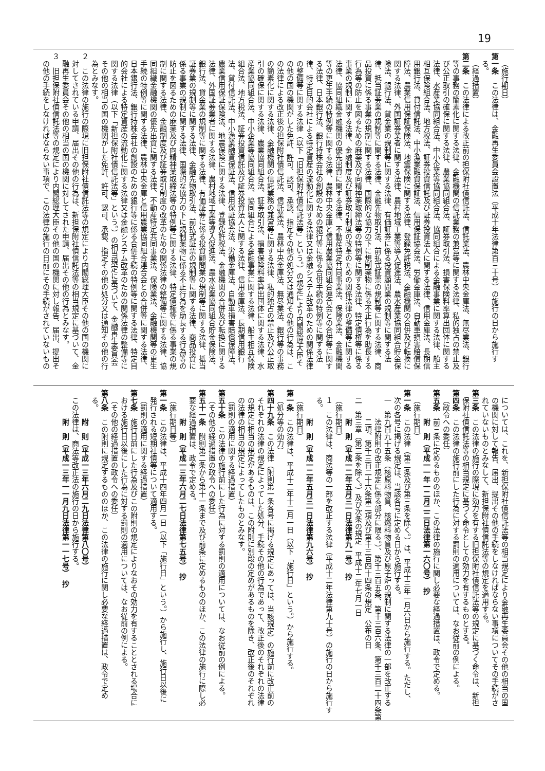19
（施行期日）
第一条　この法律は、金融再生委員会設置法（平成十年法律第百三十号）の施行の日から施行す
る。
（経過措置）
第二条　この法律による改正前の担保附社債信託法、信託業法、農林中央金庫法、無尽業法、銀行
等の事務の簡素化に関する法律、金融機関の信託業務の兼営等に関する法律、私的独占の禁止及
び公正取引の確保に関する法律、農業協同組合法、証券取引法、損害保険料率算出団体に関する
法律、水産業協同組合法、中小企業等協同組合法、協同組合による金融事業に関する法律、船主
相互保険組合法、地方税法、証券投資信託及び証券投資法人に関する法律、信用金庫法、長期信
用銀行法、貸付信託法、中小漁業融資保証法、信用保証協会法、労働金庫法、自動車損害賠償保
障法、農業信用保証保険法、地震保険に関する法律、登録免許税法、金融機関の合併及び転換に
関する法律、外国証券業者に関する法律、農村地域工業等導入促進法、農水産業協同組合貯金保
険法、銀行法、貸金業の規制等に関する法律、有価証券に係る投資顧問業の規制等に関する法
律、抵当証券業の規制等に関する法律、金融先物取引法、前払式証票の規制等に関する法律、商
品投資に係る事業の規制に関する法律、国際的な協力の下に規制薬物に係る不正行為を助長する
行為等の防止を図るための麻薬及び向精神薬取締法等の特例等に関する法律、特定債権等に係る
事業の規制に関する法律、金融制度及び証券取引制度の改革のための関係法律の整備等に関する
法律、協同組織金融機関の優先出資に関する法律、不動産特定共同事業法、保険業法、金融機関
等の更生手続の特例等に関する法律、農林中央金庫と信用農業協同組合連合会との合併等に関す
る法律、日本銀行法、銀行持株会社の創設のための銀行等に係る合併手続の特例等に関する法
律、特定目的会社による特定資産の流動化に関する法律又は金融システム改革のための関係法律
の整備等に関する法律（以下「旧担保附社債信託法等」という。）の規定により内閣総理大臣そ
の他の国の機関がした免許、許可、認可、承認、指定その他の処分又は通知その他の行為は、こ
の法律による改正後の担保附社債信託法、信託業法、農林中央金庫法、無尽業法、銀行等の事務
の簡素化に関する法律、金融機関の信託業務の兼営等に関する法律、私的独占の禁止及び公正取
引の確保に関する法律、農業協同組合法、証券取引法、損害保険料率算出団体に関する法律、水
産業協同組合法、中小企業等協同組合法、協同組合による金融事業に関する法律、船主相互保険
組合法、地方税法、証券投資信託及び証券投資法人に関する法律、信用金庫法、長期信用銀行
法、貸付信託法、中小漁業融資保証法、信用保証協会法、労働金庫法、自動車損害賠償保障法、
農業信用保証保険法、地震保険に関する法律、登録免許税法、金融機関の合併及び転換に関する
法律、外国証券業者に関する法律、農村地域工業等導入促進法、農水産業協同組合貯金保険法、
銀行法、貸金業の規制等に関する法律、有価証券に係る投資顧問業の規制等に関する法律、抵当
証券業の規制等に関する法律、金融先物取引法、前払式証票の規制等に関する法律、商品投資に
係る事業の規制に関する法律、国際的な協力の下に規制薬物に係る不正行為を助長する行為等の
防止を図るための麻薬及び向精神薬取締法等の特例等に関する法律、特定債権等に係る事業の規
制に関する法律、金融制度及び証券取引制度の改革のための関係法律の整備等に関する法律、協
同組織金融機関の優先出資に関する法律、不動産特定共同事業法、保険業法、金融機関等の更生
手続の特例等に関する法律、農林中央金庫と信用農業協同組合連合会との合併等に関する法律、
日本銀行法、銀行持株会社の創設のための銀行等に係る合併手続の特例等に関する法律、特定目
的会社による特定資産の流動化に関する法律又は金融システム改革のための関係法律の整備等に
関する法律（以下「新担保附社債信託法等」という。）の相当規定に基づいて、金融再生委員会
その他の相当の国の機関がした免許、許可、認可、承認、指定その他の処分又は通知その他の行
為とみなす。
２　この法律の施行の際現に旧担保附社債信託法等の規定により内閣総理大臣その他の国の機関に
対してされている申請、届出その他の行為は、新担保附社債信託法等の相当規定に基づいて、金
融再生委員会その他の相当の国の機関に対してされた申請、届出その他の行為とみなす。
３　旧担保附社債信託法等の規定により内閣総理大臣その他の国の機関に対し報告、届出、提出そ
の他の手続をしなければならない事項で、この法律の施行の日前にその手続がされていないもの
については、これを、新担保附社債信託法等の相当規定により金融再生委員会その他の相当の国
の機関に対して報告、届出、提出その他の手続をしなければならない事項についてその手続がさ
れていないものとみなして、新担保附社債信託法等の規定を適用する。
第三条　この法律の施行の際現に効力を有する旧担保附社債信託法等の規定に基づく命令は、新担
保附社債信託法等の相当規定に基づく命令としての効力を有するものとする。
第四条　この法律の施行前にした行為に対する罰則の適用については、なお従前の例による。
（政令への委任）
第五条　前三条に定めるもののほか、この法律の施行に関し必要な経過措置は、政令で定める。
附　則（平成一一年一二月二二日法律第一六〇号）　抄
（施行期日）
第一条　この法律（第二条及び第三条を除く。）は、平成十三年一月六日から施行する。ただし、
次の各号に掲げる規定は、当該各号に定める日から施行する。
一　第九百九十五条（核原料物質、核燃料物質及び原子炉の規制に関する法律の一部を改正する
法律附則の改正規定に係る部分に限る。）、第千三百五条、第千三百六条、第千三百二十四条第
二項、第千三百二十六条第二項及び第千三百四十四条の規定　公布の日
二　第三章（第三条を除く。）及び次条の規定　平成十二年七月一日
附　則（平成一二年五月三一日法律第九一号）　抄
（施行期日）
１　この法律は、商法等の一部を改正する法律（平成十二年法律第九十号）の施行の日から施行す
る。
附　則（平成一二年五月三一日法律第九六号）　抄
（施行期日）
第一条　この法律は、平成十二年十二月一日（以下「施行日」という。）から施行する。
（処分等の効力）
第四十九条　この法律（附則第一条各号に掲げる規定にあっては、当該規定）の施行前に改正前の
それぞれの法律の規定によってした処分、手続その他の行為であって、改正後のそれぞれの法律
の規定に相当の規定があるものは、この附則に別段の定めがあるものを除き、改正後のそれぞれ
の法律の相当の規定によってしたものとみなす。
（罰則の適用に関する経過措置）
第五十条　この法律の施行前にした行為に対する罰則の適用については、なお従前の例による。
（その他の経過措置の政令への委任）
第五十一条　附則第二条から第十一条まで及び前条に定めるもののほか、この法律の施行に際し必
要な経過措置は、政令で定める。
附　則（平成一三年六月二七日法律第七五号）　抄
（施行期日等）
第一条　この法律は、平成十四年四月一日（以下「施行日」という。）から施行し、施行日以後に
発行される短期社債等について適用する。
（罰則の適用に関する経過措置）
第七条　施行日前にした行為及びこの附則の規定によりなおその効力を有することとされる場合に
おける施行日以後にした行為に対する罰則の適用については、なお従前の例による。
（その他の経過措置の政令への委任）
第八条　この附則に規定するもののほか、この法律の施行に関し必要な経過措置は、政令で定め
る。
附　則（平成一三年六月二九日法律第八〇号）
この法律は、商法等改正法の施行の日から施行する。
附　則（平成一三年一一月九日法律第一一七号）　抄